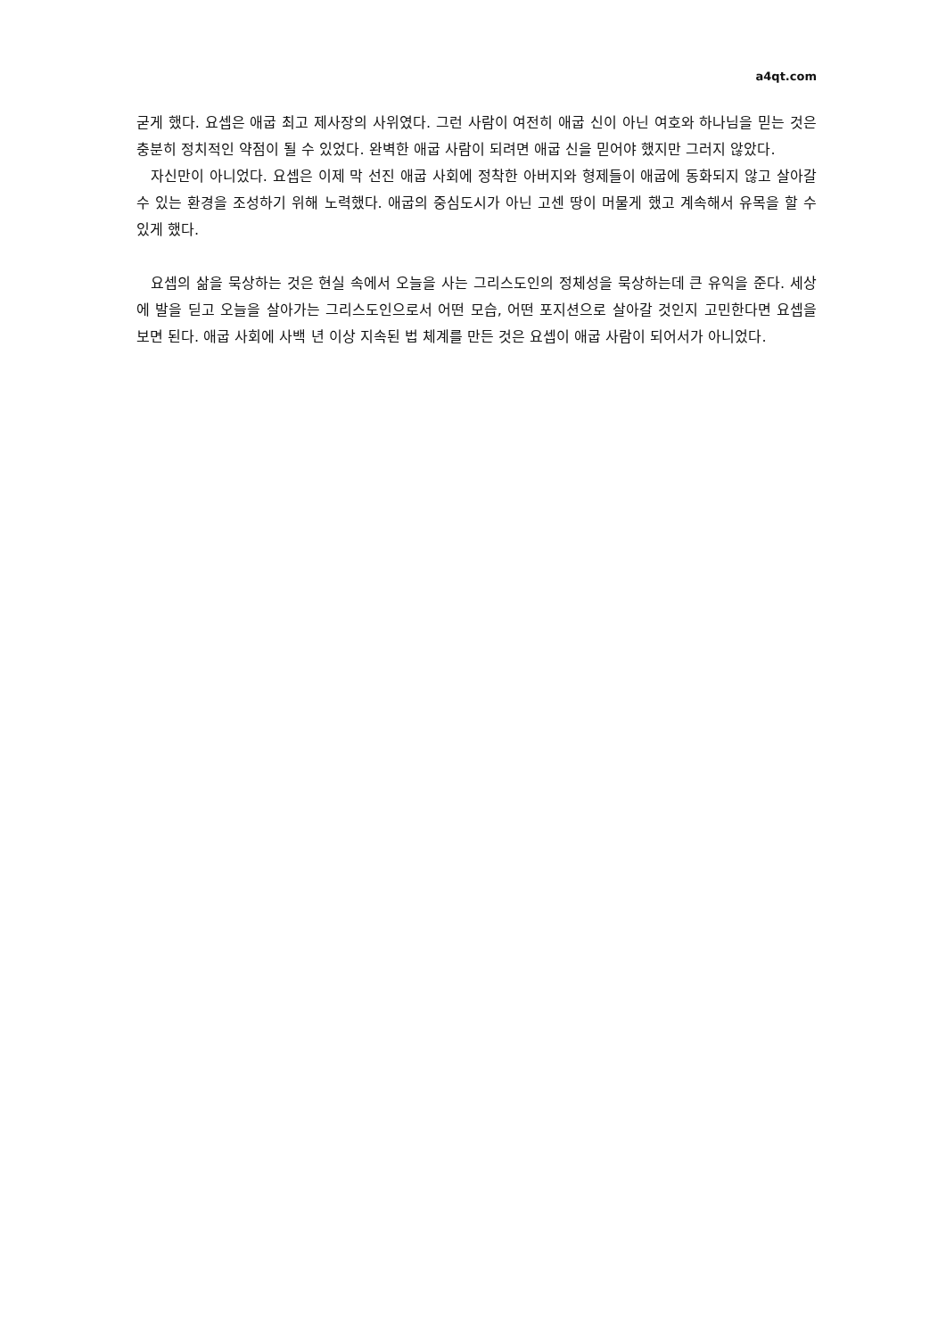a4qt.com
굳게 했다. 요셉은 애굽 최고 제사장의 사위였다. 그런 사람이 여전히 애굽 신이 아닌 여호와 하나님을 믿는 것은 충분히 정치적인 약점이 될 수 있었다. 완벽한 애굽 사람이 되려면 애굽 신을 믿어야 했지만 그러지 않았다.
자신만이 아니었다. 요셉은 이제 막 선진 애굽 사회에 정착한 아버지와 형제들이 애굽에 동화되지 않고 살아갈 수 있는 환경을 조성하기 위해 노력했다. 애굽의 중심도시가 아닌 고센 땅이 머물게 했고 계속해서 유목을 할 수 있게 했다.
요셉의 삶을 묵상하는 것은 현실 속에서 오늘을 사는 그리스도인의 정체성을 묵상하는데 큰 유익을 준다. 세상에 발을 딛고 오늘을 살아가는 그리스도인으로서 어떤 모습, 어떤 포지션으로 살아갈 것인지 고민한다면 요셉을 보면 된다. 애굽 사회에 사백 년 이상 지속된 법 체계를 만든 것은 요셉이 애굽 사람이 되어서가 아니었다.